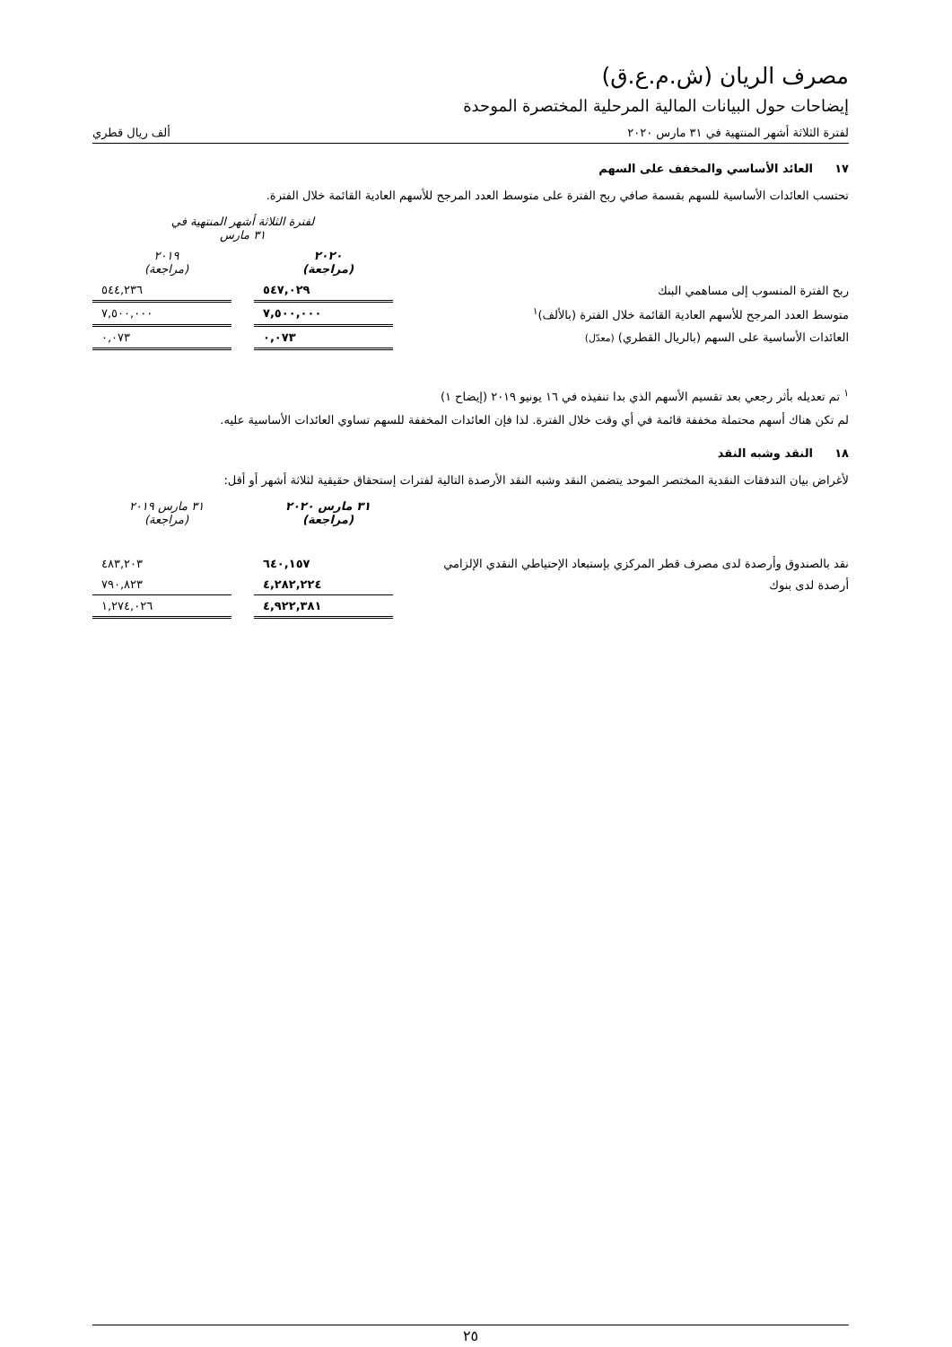مصرف الريان (ش.م.ع.ق)
إيضاحات حول البيانات المالية المرحلية المختصرة الموحدة
لفترة الثلاثة أشهر المنتهية في ٣١ مارس ٢٠٢٠ ألف ريال قطري
١٧ العائد الأساسي والمخفف على السهم
تحتسب العائدات الأساسية للسهم بقسمة صافي ربح الفترة على متوسط العدد المرجح للأسهم العادية القائمة خلال الفترة.
| | لفترة الثلاثة أشهر المنتهية في ٣١ مارس | | |
| | ٢٠٢٠ (مراجعة) | | ٢٠١٩ (مراجعة) |
| ربح الفترة المنسوب إلى مساهمي البنك | ٥٤٧,٠٢٩ | | ٥٤٤,٢٣٦ |
| متوسط العدد المرجح للأسهم العادية القائمة خلال الفترة (بالألف)<sup>١</sup> | ٧,٥٠٠,٠٠٠ | | ٧,٥٠٠,٠٠٠ |
| العائدات الأساسية على السهم (بالريال القطري) (معدّل) | ٠,٠٧٣ | | ٠,٠٧٣ |
<sup>١</sup> تم تعديله بأثر رجعي بعد تقسيم الأسهم الذي بدا تنفيذه في ١٦ يونيو ٢٠١٩ (إيضاح ١)
لم تكن هناك أسهم محتملة مخففة قائمة في أي وقت خلال الفترة. لذا فإن العائدات المخففة للسهم تساوي العائدات الأساسية عليه.
١٨ النقد وشبه النقد
لأغراض بيان التدفقات النقدية المختصر الموحد يتضمن النقد وشبه النقد الأرصدة التالية لفترات إستحقاق حقيقية لثلاثة أشهر أو أقل:
| | ٣١ مارس ٢٠٢٠ (مراجعة) | | ٣١ مارس ٢٠١٩ (مراجعة) |
| نقد بالصندوق وأرصدة لدى مصرف قطر المركزي بإستبعاد الإحتياطي النقدي الإلزامي | ٦٤٠,١٥٧ | | ٤٨٣,٢٠٣ |
| أرصدة لدى بنوك | ٤,٢٨٢,٢٢٤ | | ٧٩٠,٨٢٣ |
| | ٤,٩٢٢,٣٨١ | | ١,٢٧٤,٠٢٦ |
٢٥